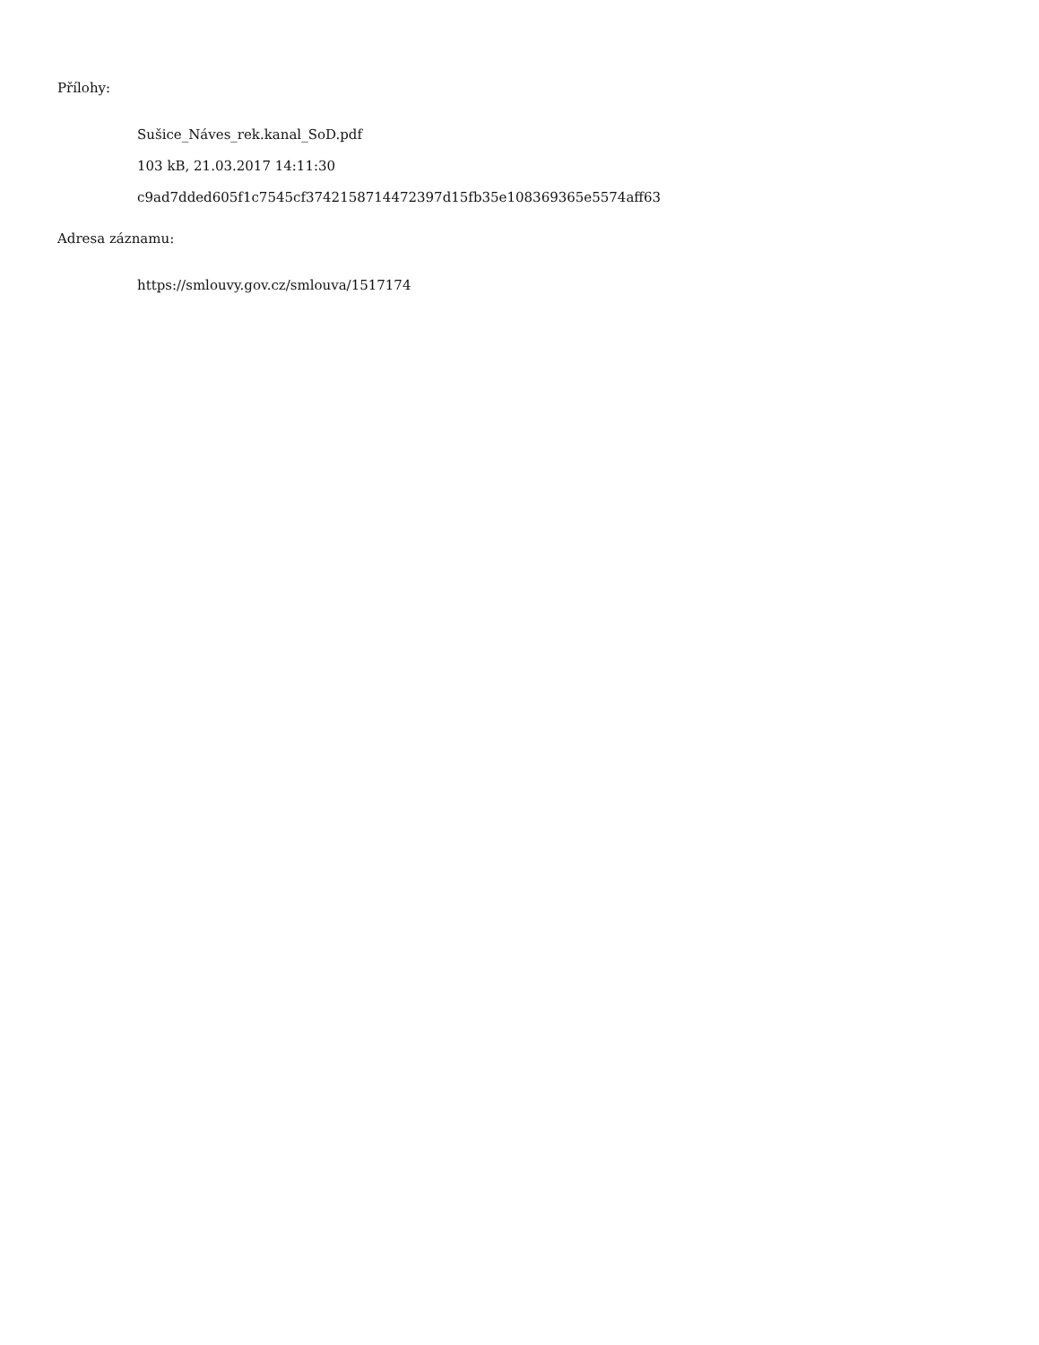Přílohy:
Sušice_Náves_rek.kanal_SoD.pdf
103 kB, 21.03.2017 14:11:30
c9ad7dded605f1c7545cf3742158714472397d15fb35e108369365e5574aff63
Adresa záznamu:
https://smlouvy.gov.cz/smlouva/1517174